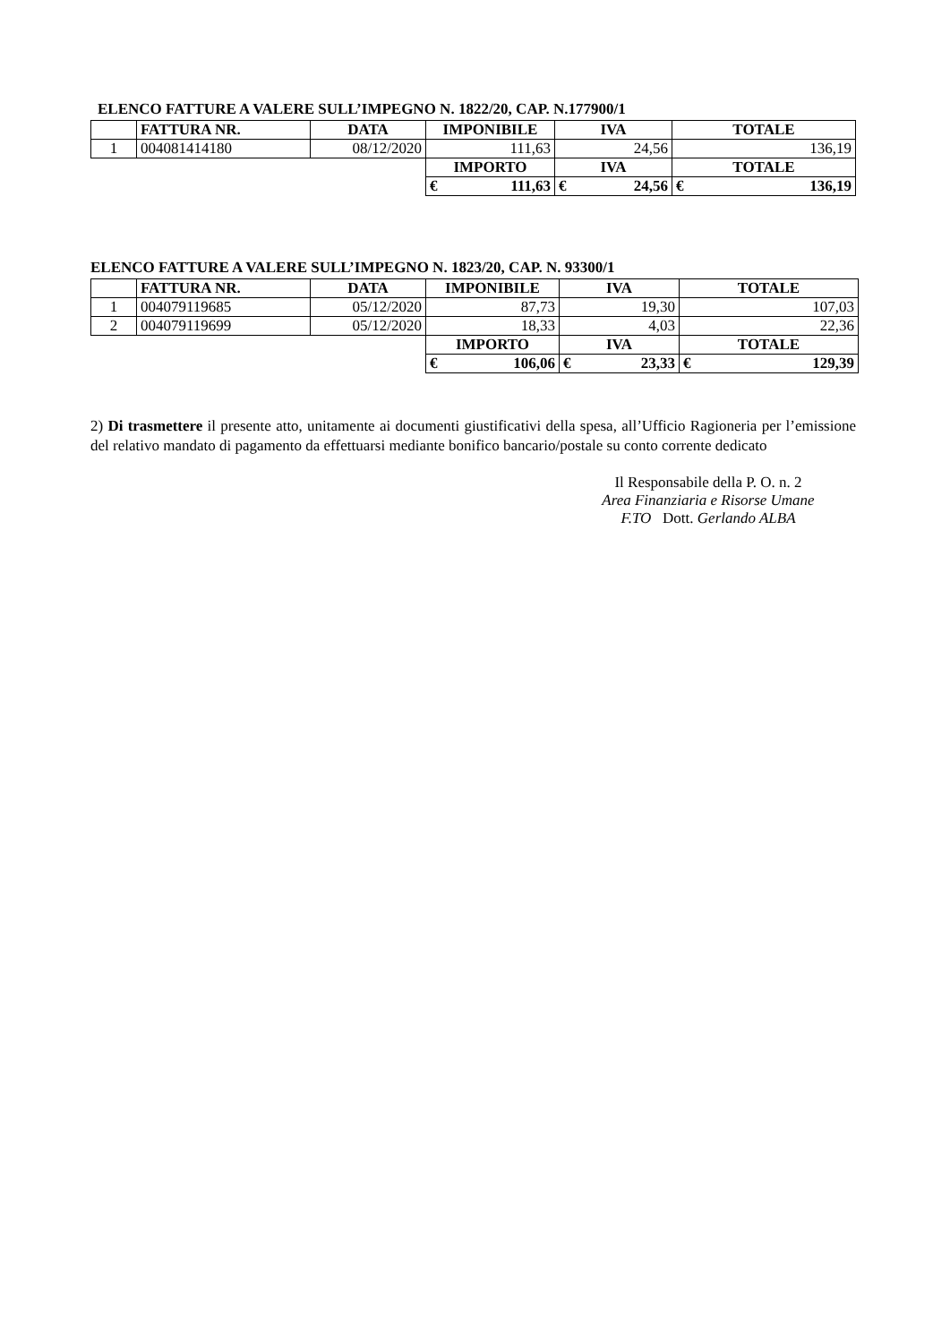ELENCO FATTURE A VALERE SULL’IMPEGNO N. 1822/20, CAP. N.177900/1
| | FATTURA NR. | DATA | IMPONIBILE | IVA | TOTALE |
| 1 | 004081414180 | 08/12/2020 | 111,63 | 24,56 | 136,19 |
| | | | IMPORTO | IVA | TOTALE |
| | | | € 111,63 | € 24,56 | € 136,19 |
ELENCO FATTURE A VALERE SULL’IMPEGNO N. 1823/20, CAP. N. 93300/1
| | FATTURA NR. | DATA | IMPONIBILE | IVA | TOTALE |
| 1 | 004079119685 | 05/12/2020 | 87,73 | 19,30 | 107,03 |
| 2 | 004079119699 | 05/12/2020 | 18,33 | 4,03 | 22,36 |
| | | | IMPORTO | IVA | TOTALE |
| | | | € 106,06 | € 23,33 | € 129,39 |
2) Di trasmettere il presente atto, unitamente ai documenti giustificativi della spesa, all’Ufficio Ragioneria per l’emissione del relativo mandato di pagamento da effettuarsi mediante bonifico bancario/postale su conto corrente dedicato
Il Responsabile della P. O. n. 2
Area Finanziaria e Risorse Umane
F.TO Dott. Gerlando ALBA